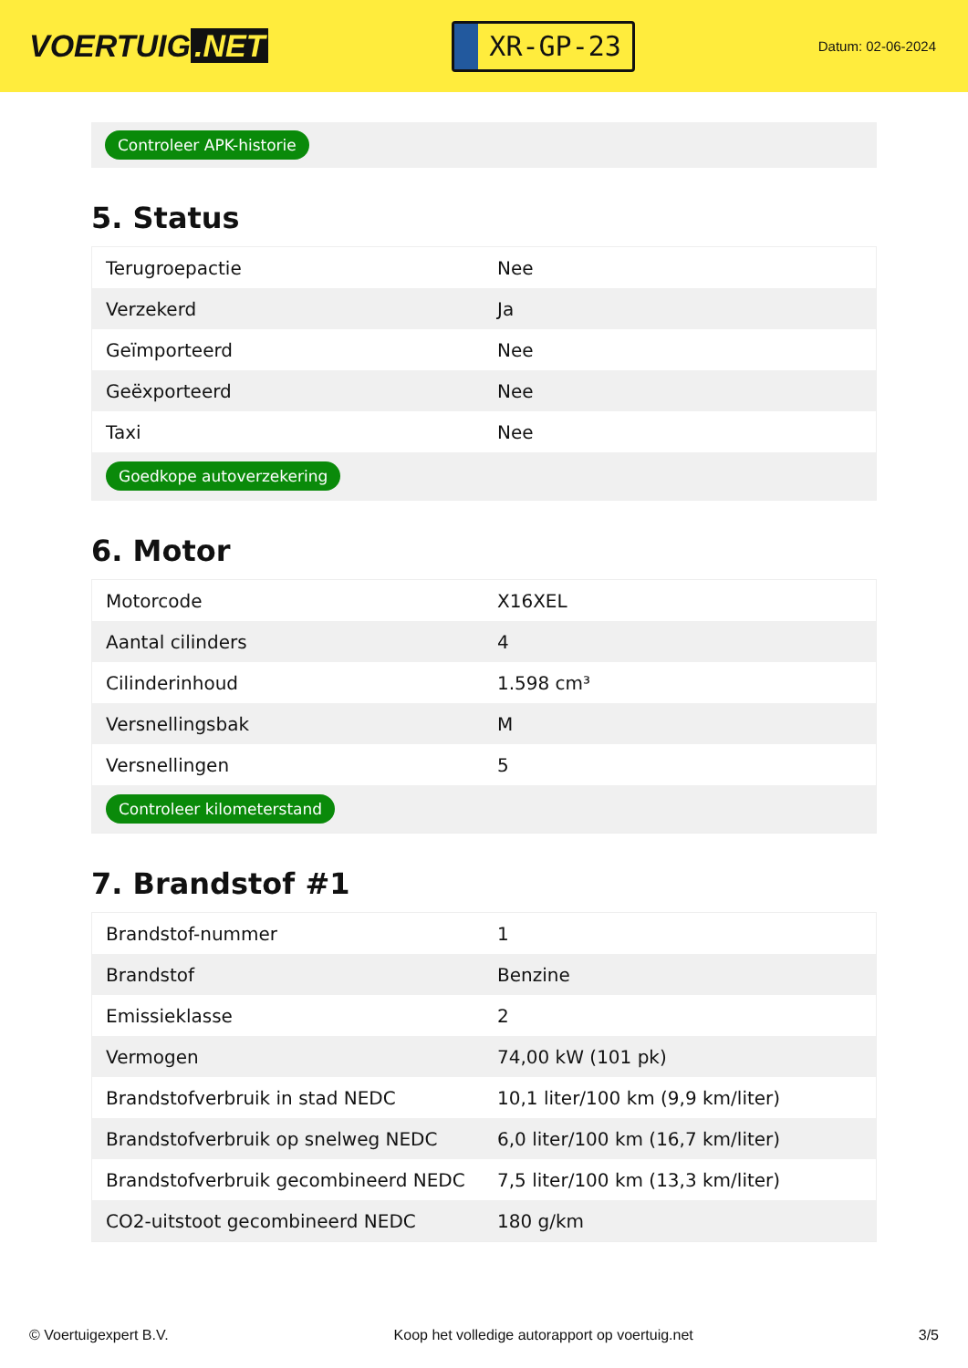VOERTUIG.NET
XR-GP-23
Datum: 02-06-2024
Controleer APK-historie
5. Status
| Terugroepactie | Nee |
| Verzekerd | Ja |
| Geïmporteerd | Nee |
| Geëxporteerd | Nee |
| Taxi | Nee |
| Goedkope autoverzekering | |
6. Motor
| Motorcode | X16XEL |
| Aantal cilinders | 4 |
| Cilinderinhoud | 1.598 cm³ |
| Versnellingsbak | M |
| Versnellingen | 5 |
| Controleer kilometerstand | |
7. Brandstof #1
| Brandstof-nummer | 1 |
| Brandstof | Benzine |
| Emissieklasse | 2 |
| Vermogen | 74,00 kW (101 pk) |
| Brandstofverbruik in stad NEDC | 10,1 liter/100 km (9,9 km/liter) |
| Brandstofverbruik op snelweg NEDC | 6,0 liter/100 km (16,7 km/liter) |
| Brandstofverbruik gecombineerd NEDC | 7,5 liter/100 km (13,3 km/liter) |
| CO2-uitstoot gecombineerd NEDC | 180 g/km |
© Voertuigexpert B.V. Koop het volledige autorapport op voertuig.net 3/5